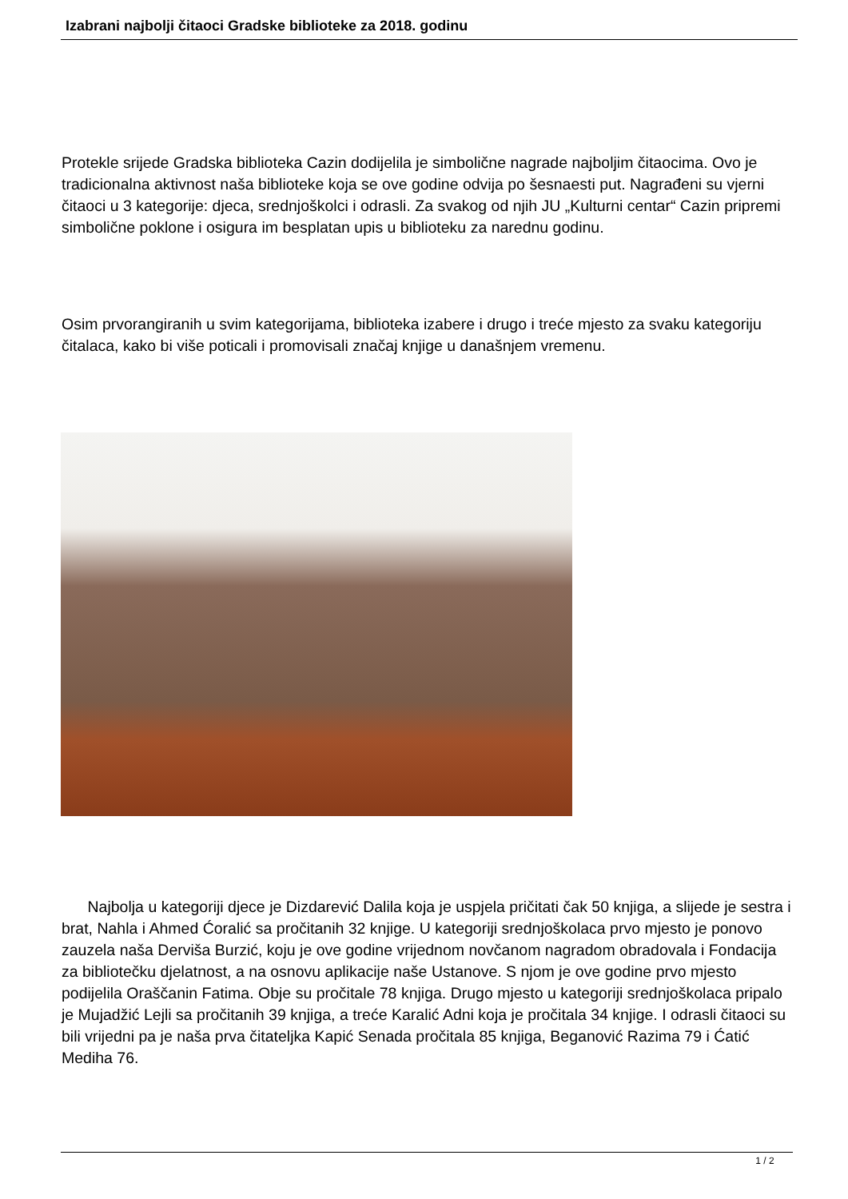Izabrani najbolji čitaoci Gradske biblioteke za 2018. godinu
Protekle srijede Gradska biblioteka Cazin dodijelila je simbolične nagrade najboljim čitaocima. Ovo je tradicionalna aktivnost naša biblioteke koja se ove godine odvija po šesnaesti put. Nagrađeni su vjerni čitaoci u 3 kategorije: djeca, srednjoškolci i odrasli. Za svakog od njih JU „Kulturni centar“ Cazin pripremi simbolične poklone i osigura im besplatan upis u biblioteku za narednu godinu.
Osim prvorangiranih u svim kategorijama, biblioteka izabere i drugo i treće mjesto za svaku kategoriju čitalaca, kako bi više poticali i promovisali značaj knjige u današnjem vremenu.
Najbolja u kategoriji djece je Dizdarević Dalila koja je uspjela pričitati čak 50 knjiga, a slijede je sestra i brat, Nahla i Ahmed Ćoralić sa pročitanih 32 knjige. U kategoriji srednjoškolaca prvo mjesto je ponovo zauzela naša Derviša Burzić, koju je ove godine vrijednom novčanom nagradom obradovala i Fondacija za bibliotečku djelatnost, a na osnovu aplikacije naše Ustanove. S njom je ove godine prvo mjesto podijelila Oraščanin Fatima. Obje su pročitale 78 knjiga. Drugo mjesto u kategoriji srednjoškolaca pripalo je Mujadžić Lejli sa pročitanih 39 knjiga, a treće Karalić Adni koja je pročitala 34 knjige. I odrasli čitaoci su bili vrijedni pa je naša prva čitateljka Kapić Senada pročitala 85 knjiga, Beganović Razima 79 i Ćatić Mediha 76.
1 / 2